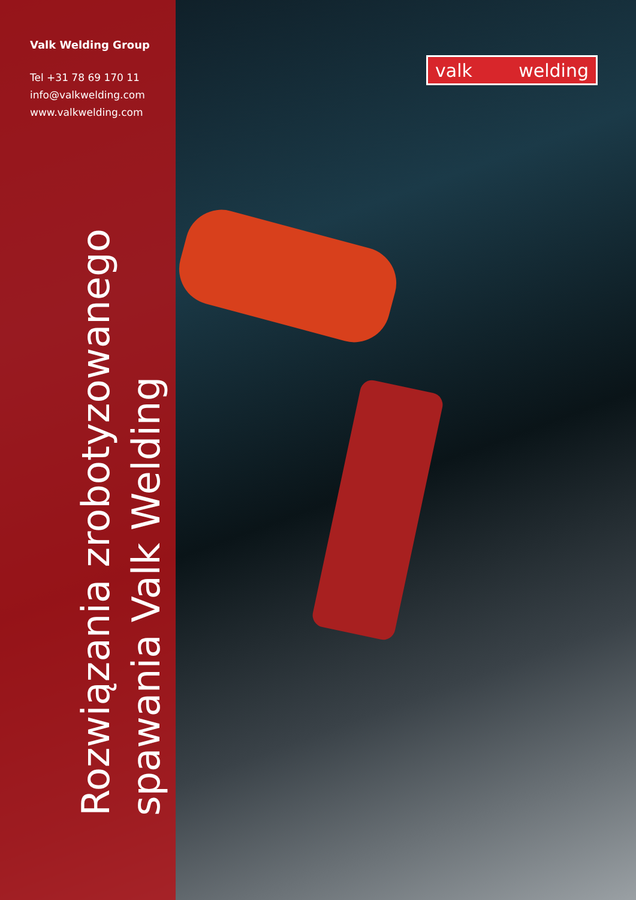Valk Welding Group
Tel +31 78 69 170 11
info@valkwelding.com
www.valkwelding.com
Rozwiązania zrobotyzowanego
spawania Valk Welding
valk welding